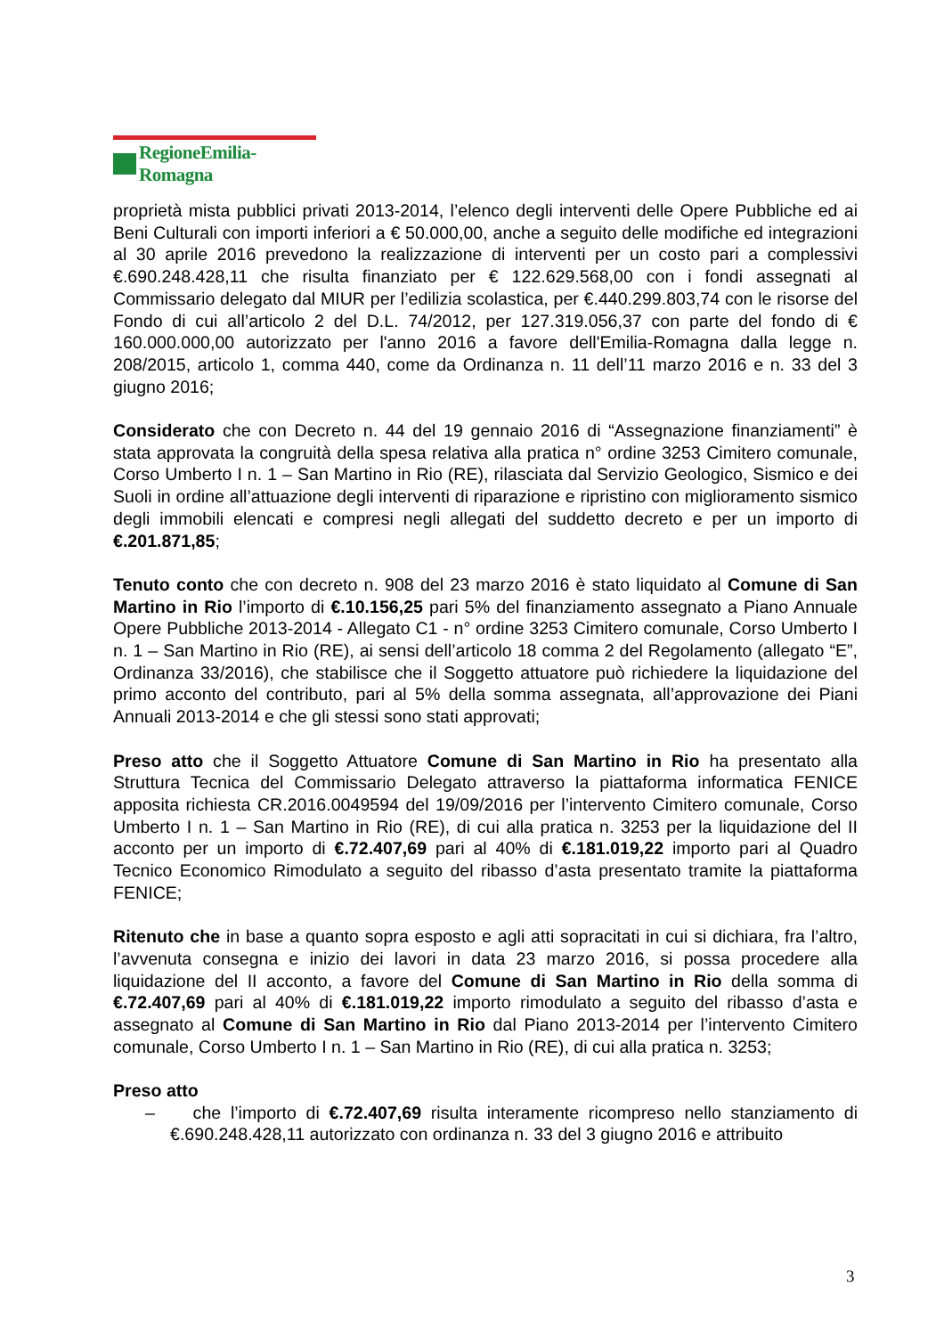RegioneEmilia-Romagna
proprietà mista pubblici privati 2013-2014, l’elenco degli interventi delle Opere Pubbliche ed ai Beni Culturali con importi inferiori a € 50.000,00, anche a seguito delle modifiche ed integrazioni al 30 aprile 2016 prevedono la realizzazione di interventi per un costo pari a complessivi €.690.248.428,11 che risulta finanziato per € 122.629.568,00 con i fondi assegnati al Commissario delegato dal MIUR per l’edilizia scolastica, per €.440.299.803,74 con le risorse del Fondo di cui all’articolo 2 del D.L. 74/2012, per 127.319.056,37 con parte del fondo di € 160.000.000,00 autorizzato per l'anno 2016 a favore dell'Emilia-Romagna dalla legge n. 208/2015, articolo 1, comma 440, come da Ordinanza n. 11 dell’11 marzo 2016 e n. 33 del 3 giugno 2016;
Considerato che con Decreto n. 44 del 19 gennaio 2016 di “Assegnazione finanziamenti” è stata approvata la congruità della spesa relativa alla pratica n° ordine 3253 Cimitero comunale, Corso Umberto I n. 1 – San Martino in Rio (RE), rilasciata dal Servizio Geologico, Sismico e dei Suoli in ordine all’attuazione degli interventi di riparazione e ripristino con miglioramento sismico degli immobili elencati e compresi negli allegati del suddetto decreto e per un importo di €.201.871,85;
Tenuto conto che con decreto n. 908 del 23 marzo 2016 è stato liquidato al Comune di San Martino in Rio l’importo di €.10.156,25 pari 5% del finanziamento assegnato a Piano Annuale Opere Pubbliche 2013-2014 - Allegato C1 - n° ordine 3253 Cimitero comunale, Corso Umberto I n. 1 – San Martino in Rio (RE), ai sensi dell’articolo 18 comma 2 del Regolamento (allegato “E”, Ordinanza 33/2016), che stabilisce che il Soggetto attuatore può richiedere la liquidazione del primo acconto del contributo, pari al 5% della somma assegnata, all’approvazione dei Piani Annuali 2013-2014 e che gli stessi sono stati approvati;
Preso atto che il Soggetto Attuatore Comune di San Martino in Rio ha presentato alla Struttura Tecnica del Commissario Delegato attraverso la piattaforma informatica FENICE apposita richiesta CR.2016.0049594 del 19/09/2016 per l’intervento Cimitero comunale, Corso Umberto I n. 1 – San Martino in Rio (RE), di cui alla pratica n. 3253 per la liquidazione del II acconto per un importo di €.72.407,69 pari al 40% di €.181.019,22 importo pari al Quadro Tecnico Economico Rimodulato a seguito del ribasso d’asta presentato tramite la piattaforma FENICE;
Ritenuto che in base a quanto sopra esposto e agli atti sopracitati in cui si dichiara, fra l’altro, l’avvenuta consegna e inizio dei lavori in data 23 marzo 2016, si possa procedere alla liquidazione del II acconto, a favore del Comune di San Martino in Rio della somma di €.72.407,69 pari al 40% di €.181.019,22 importo rimodulato a seguito del ribasso d’asta e assegnato al Comune di San Martino in Rio dal Piano 2013-2014 per l’intervento Cimitero comunale, Corso Umberto I n. 1 – San Martino in Rio (RE), di cui alla pratica n. 3253;
Preso atto
– che l’importo di €.72.407,69 risulta interamente ricompreso nello stanziamento di €.690.248.428,11 autorizzato con ordinanza n. 33 del 3 giugno 2016 e attribuito
3